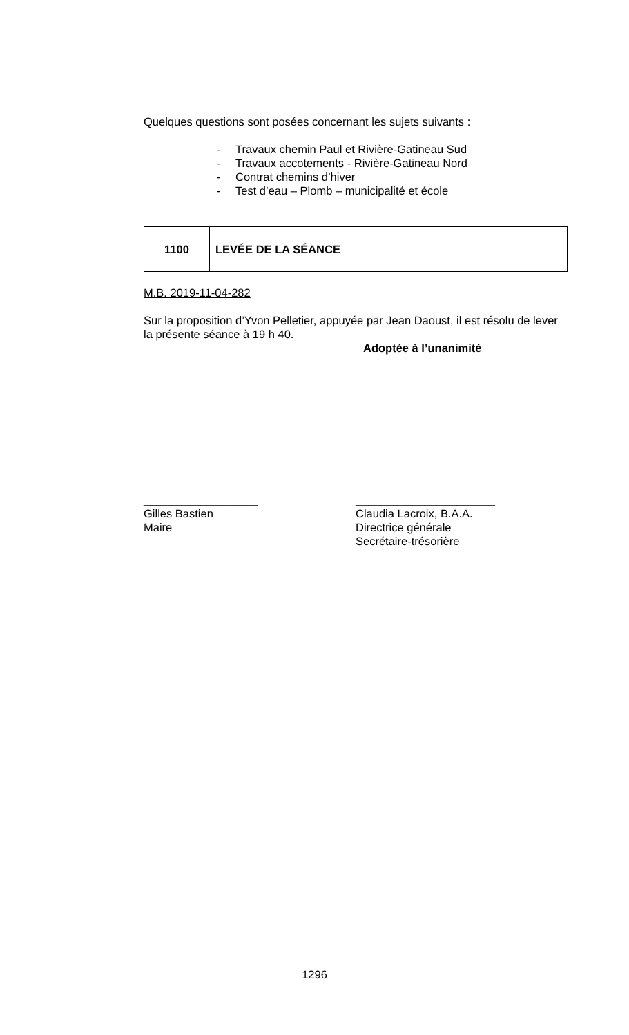Quelques questions sont posées concernant les sujets suivants :
- Travaux chemin Paul et Rivière-Gatineau Sud
- Travaux accotements - Rivière-Gatineau Nord
- Contrat chemins d’hiver
- Test d’eau – Plomb – municipalité et école
| 1100 | LEVÉE DE LA SÉANCE |
M.B. 2019-11-04-282
Sur la proposition d’Yvon Pelletier, appuyée par Jean Daoust, il est résolu de lever la présente séance à 19 h 40.
Adoptée à l’unanimité
__________________
Gilles Bastien
Maire
______________________
Claudia Lacroix, B.A.A.
Directrice générale
Secrétaire-trésorière
1296